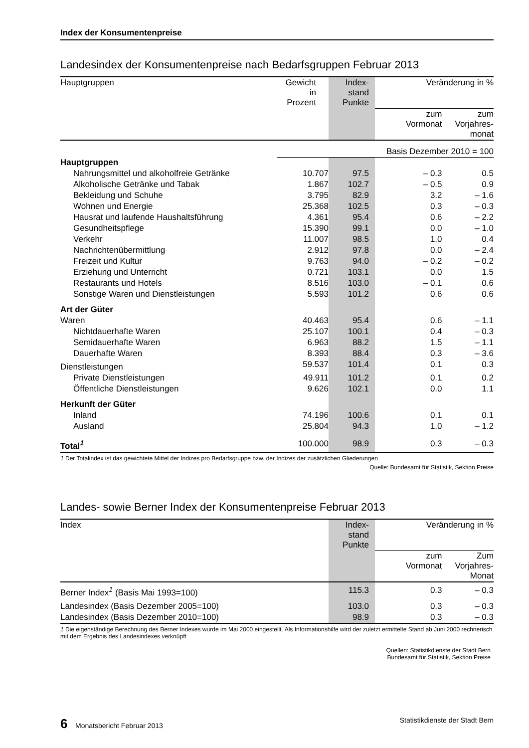Index der Konsumentenpreise
Landesindex der Konsumentenpreise nach Bedarfsgruppen Februar 2013
| Hauptgruppen | Gewicht in Prozent | Index- stand Punkte | Veränderung in % | |
| --- | --- | --- | --- | --- |
| | | | zum Vormonat | zum Vorjahres- monat |
| | Basis Dezember 2010 = 100 | | | |
| Hauptgruppen | | | | |
| Nahrungsmittel und alkoholfreie Getränke | 10.707 | 97.5 | – 0.3 | 0.5 |
| Alkoholische Getränke und Tabak | 1.867 | 102.7 | – 0.5 | 0.9 |
| Bekleidung und Schuhe | 3.795 | 82.9 | 3.2 | – 1.6 |
| Wohnen und Energie | 25.368 | 102.5 | 0.3 | – 0.3 |
| Hausrat und laufende Haushaltsführung | 4.361 | 95.4 | 0.6 | – 2.2 |
| Gesundheitspflege | 15.390 | 99.1 | 0.0 | – 1.0 |
| Verkehr | 11.007 | 98.5 | 1.0 | 0.4 |
| Nachrichtenübermittlung | 2.912 | 97.8 | 0.0 | – 2.4 |
| Freizeit und Kultur | 9.763 | 94.0 | – 0.2 | – 0.2 |
| Erziehung und Unterricht | 0.721 | 103.1 | 0.0 | 1.5 |
| Restaurants und Hotels | 8.516 | 103.0 | – 0.1 | 0.6 |
| Sonstige Waren und Dienstleistungen | 5.593 | 101.2 | 0.6 | 0.6 |
| Art der Güter | | | | |
| Waren | 40.463 | 95.4 | 0.6 | – 1.1 |
| Nichtdauerhafte Waren | 25.107 | 100.1 | 0.4 | – 0.3 |
| Semidauerhafte Waren | 6.963 | 88.2 | 1.5 | – 1.1 |
| Dauerhafte Waren | 8.393 | 88.4 | 0.3 | – 3.6 |
| Dienstleistungen | 59.537 | 101.4 | 0.1 | 0.3 |
| Private Dienstleistungen | 49.911 | 101.2 | 0.1 | 0.2 |
| Öffentliche Dienstleistungen | 9.626 | 102.1 | 0.0 | 1.1 |
| Herkunft der Güter | | | | |
| Inland | 74.196 | 100.6 | 0.1 | 0.1 |
| Ausland | 25.804 | 94.3 | 1.0 | – 1.2 |
| Total<sup>1</sup> | 100.000 | 98.9 | 0.3 | – 0.3 |
1 Der Totalindex ist das gewichtete Mittel der Indizes pro Bedarfsgruppe bzw. der Indizes der zusätzlichen Gliederungen
Quelle: Bundesamt für Statistik, Sektion Preise
Landes- sowie Berner Index der Konsumentenpreise Februar 2013
| Index | Index- stand Punkte | Veränderung in % | |
| --- | --- | --- | --- |
| | | zum Vormonat | Zum Vorjahres- Monat |
| Berner Index<sup>1</sup> (Basis Mai 1993=100) | 115.3 | 0.3 | – 0.3 |
| Landesindex (Basis Dezember 2005=100) | 103.0 | 0.3 | – 0.3 |
| Landesindex (Basis Dezember 2010=100) | 98.9 | 0.3 | – 0.3 |
1 Die eigenständige Berechnung des Berner Indexes wurde im Mai 2000 eingestellt. Als Informationshilfe wird der zuletzt ermittelte Stand ab Juni 2000 rechnerisch mit dem Ergebnis des Landesindexes verknüpft
Quellen: Statistikdienste der Stadt Bern
Bundesamt für Statistik, Sektion Preise
6 Monatsbericht Februar 2013 Statistikdienste der Stadt Bern